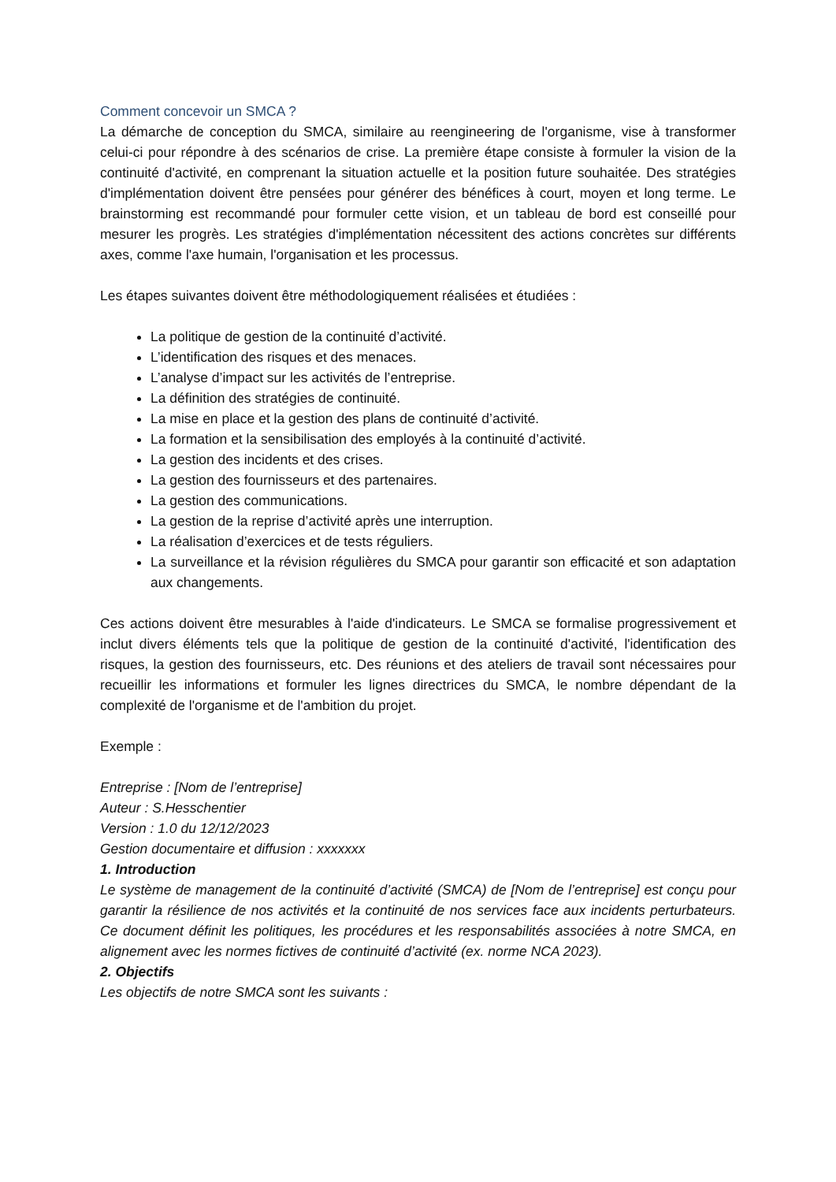Comment concevoir un SMCA ?
La démarche de conception du SMCA, similaire au reengineering de l'organisme, vise à transformer celui-ci pour répondre à des scénarios de crise. La première étape consiste à formuler la vision de la continuité d'activité, en comprenant la situation actuelle et la position future souhaitée. Des stratégies d'implémentation doivent être pensées pour générer des bénéfices à court, moyen et long terme. Le brainstorming est recommandé pour formuler cette vision, et un tableau de bord est conseillé pour mesurer les progrès. Les stratégies d'implémentation nécessitent des actions concrètes sur différents axes, comme l'axe humain, l'organisation et les processus.
Les étapes suivantes doivent être méthodologiquement réalisées et étudiées :
La politique de gestion de la continuité d’activité.
L’identification des risques et des menaces.
L’analyse d’impact sur les activités de l’entreprise.
La définition des stratégies de continuité.
La mise en place et la gestion des plans de continuité d’activité.
La formation et la sensibilisation des employés à la continuité d’activité.
La gestion des incidents et des crises.
La gestion des fournisseurs et des partenaires.
La gestion des communications.
La gestion de la reprise d’activité après une interruption.
La réalisation d’exercices et de tests réguliers.
La surveillance et la révision régulières du SMCA pour garantir son efficacité et son adaptation aux changements.
Ces actions doivent être mesurables à l'aide d'indicateurs. Le SMCA se formalise progressivement et inclut divers éléments tels que la politique de gestion de la continuité d'activité, l'identification des risques, la gestion des fournisseurs, etc. Des réunions et des ateliers de travail sont nécessaires pour recueillir les informations et formuler les lignes directrices du SMCA, le nombre dépendant de la complexité de l'organisme et de l'ambition du projet.
Exemple :
Entreprise : [Nom de l’entreprise]
Auteur : S.Hesschentier
Version : 1.0 du 12/12/2023
Gestion documentaire et diffusion : xxxxxxx
1. Introduction
Le système de management de la continuité d’activité (SMCA) de [Nom de l’entreprise] est conçu pour garantir la résilience de nos activités et la continuité de nos services face aux incidents perturbateurs. Ce document définit les politiques, les procédures et les responsabilités associées à notre SMCA, en alignement avec les normes fictives de continuité d’activité (ex. norme NCA 2023).
2. Objectifs
Les objectifs de notre SMCA sont les suivants :